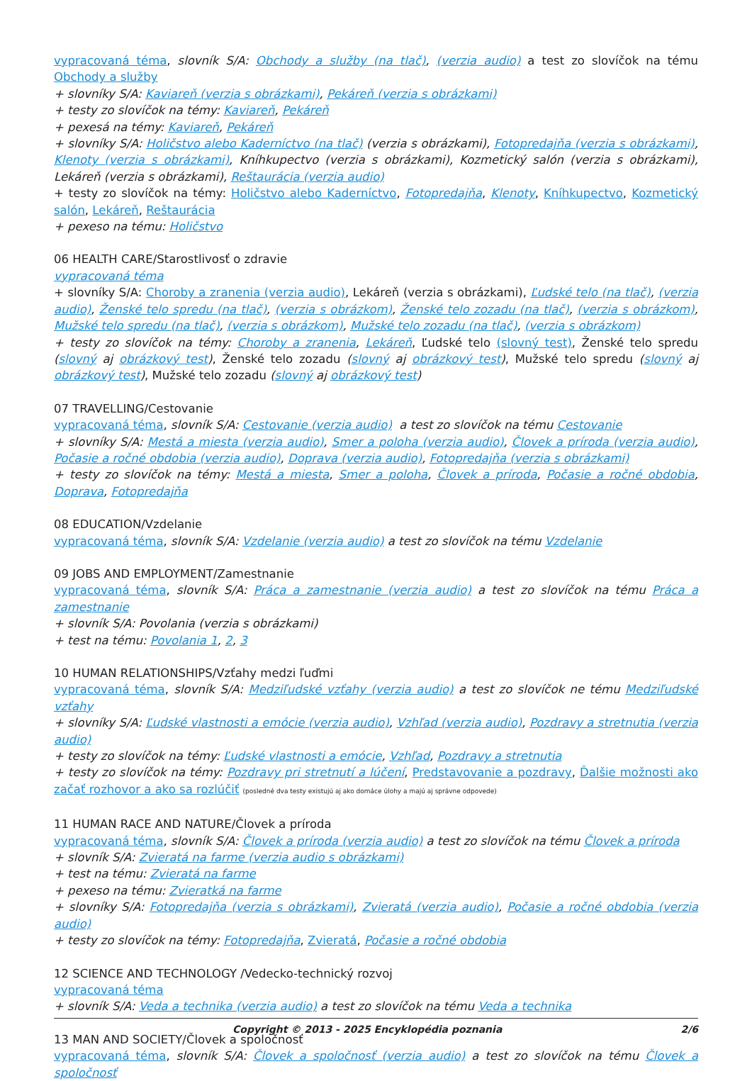vypracovaná téma, slovník S/A: Obchody a služby (na tlač), (verzia audio) a test zo slovíčok na tému Obchody a služby
+ slovníky S/A: Kaviareň (verzia s obrázkami), Pekáreň (verzia s obrázkami)
+ testy zo slovíčok na témy: Kaviareň, Pekáreň
+ pexesá na témy: Kaviareň, Pekáreň
+ slovníky S/A: Holičstvo alebo Kaderníctvo (na tlač) (verzia s obrázkami), Fotopredajňa (verzia s obrázkami), Klenoty (verzia s obrázkami), Kníhkupectvo (verzia s obrázkami), Kozmetický salón (verzia s obrázkami), Lekáreň (verzia s obrázkami), Reštaurácia (verzia audio)
+ testy zo slovíčok na témy: Holičstvo alebo Kaderníctvo, Fotopredajňa, Klenoty, Kníhkupectvo, Kozmetický salón, Lekáreň, Reštaurácia
+ pexeso na tému: Holičstvo
06 HEALTH CARE/Starostlivosť o zdravie
vypracovaná téma
+ slovníky S/A: Choroby a zranenia (verzia audio), Lekáreň (verzia s obrázkami), Ľudské telo (na tlač), (verzia audio), Ženské telo spredu (na tlač), (verzia s obrázkom), Ženské telo zozadu (na tlač), (verzia s obrázkom), Mužské telo spredu (na tlač), (verzia s obrázkom), Mužské telo zozadu (na tlač), (verzia s obrázkom)
+ testy zo slovíčok na témy: Choroby a zranenia, Lekáreň, Ľudské telo (slovný test), Ženské telo spredu (slovný aj obrázkový test), Ženské telo zozadu (slovný aj obrázkový test), Mužské telo spredu (slovný aj obrázkový test), Mužské telo zozadu (slovný aj obrázkový test)
07 TRAVELLING/Cestovanie
vypracovaná téma, slovník S/A: Cestovanie (verzia audio) a test zo slovíčok na tému Cestovanie
+ slovníky S/A: Mestá a miesta (verzia audio), Smer a poloha (verzia audio), Človek a príroda (verzia audio), Počasie a ročné obdobia (verzia audio), Doprava (verzia audio), Fotopredajňa (verzia s obrázkami)
+ testy zo slovíčok na témy: Mestá a miesta, Smer a poloha, Človek a príroda, Počasie a ročné obdobia, Doprava, Fotopredajňa
08 EDUCATION/Vzdelanie
vypracovaná téma, slovník S/A: Vzdelanie (verzia audio) a test zo slovíčok na tému Vzdelanie
09 JOBS AND EMPLOYMENT/Zamestnanie
vypracovaná téma, slovník S/A: Práca a zamestnanie (verzia audio) a test zo slovíčok na tému Práca a zamestnanie
+ slovník S/A: Povolania (verzia s obrázkami)
+ test na tému: Povolania 1, 2, 3
10 HUMAN RELATIONSHIPS/Vzťahy medzi ľuďmi
vypracovaná téma, slovník S/A: Medziľudské vzťahy (verzia audio) a test zo slovíčok ne tému Medziľudské vzťahy
+ slovníky S/A: Ľudské vlastnosti a emócie (verzia audio), Vzhľad (verzia audio), Pozdravy a stretnutia (verzia audio)
+ testy zo slovíčok na témy: Ľudské vlastnosti a emócie, Vzhľad, Pozdravy a stretnutia
+ testy zo slovíčok na témy: Pozdravy pri stretnutí a lúčení, Predstavovanie a pozdravy, Ďalšie možnosti ako začať rozhovor a ako sa rozlúčiť (posledné dva testy existujú aj ako domáce úlohy a majú aj správne odpovede)
11 HUMAN RACE AND NATURE/Človek a príroda
vypracovaná téma, slovník S/A: Človek a príroda (verzia audio) a test zo slovíčok na tému Človek a príroda
+ slovník S/A: Zvieratá na farme (verzia audio s obrázkami)
+ test na tému: Zvieratá na farme
+ pexeso na tému: Zvieratká na farme
+ slovníky S/A: Fotopredajňa (verzia s obrázkami), Zvieratá (verzia audio), Počasie a ročné obdobia (verzia audio)
+ testy zo slovíčok na témy: Fotopredajňa, Zvieratá, Počasie a ročné obdobia
12 SCIENCE AND TECHNOLOGY /Vedecko-technický rozvoj
vypracovaná téma
+ slovník S/A: Veda a technika (verzia audio) a test zo slovíčok na tému Veda a technika
13 MAN AND SOCIETY/Človek a spoločnosť
vypracovaná téma, slovník S/A: Človek a spoločnosť (verzia audio) a test zo slovíčok na tému Človek a spoločnosť
Copyright © 2013 - 2025 Encyklopédia poznania 2/6